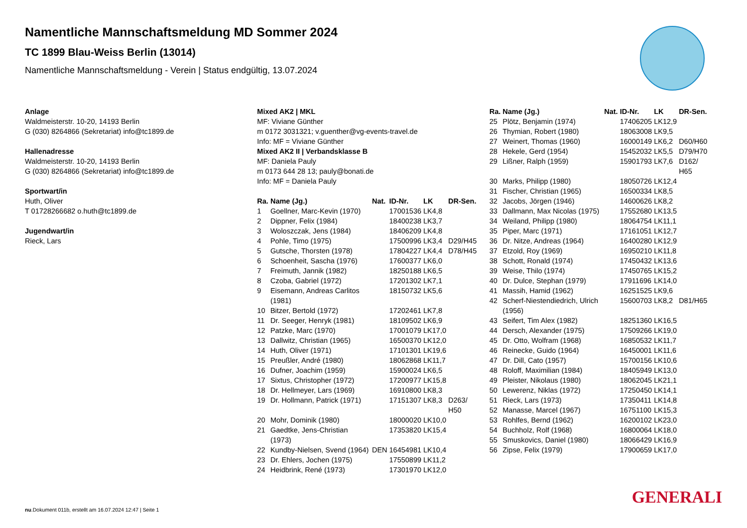Namentliche Mannschaftsmeldung MD Sommer 2024
TC 1899 Blau-Weiss Berlin (13014)
Namentliche Mannschaftsmeldung - Verein | Status endgültig, 13.07.2024
Anlage
Waldmeisterstr. 10-20, 14193 Berlin
G (030) 8264866 (Sekretariat) info@tc1899.de
Hallenadresse
Waldmeisterstr. 10-20, 14193 Berlin
G (030) 8264866 (Sekretariat) info@tc1899.de
Sportwart/in
Huth, Oliver
T 01728266682 o.huth@tc1899.de
Jugendwart/in
Rieck, Lars
Mixed AK2 | MKL
MF: Viviane Günther
m 0172 3031321; v.guenther@vg-events-travel.de
Info: MF = Viviane Günther
Mixed AK2 II | Verbandsklasse B
MF: Daniela Pauly
m 0173 644 28 13; pauly@bonati.de
Info: MF = Daniela Pauly
| Ra. | Name (Jg.) | Nat. | ID-Nr. | LK | DR-Sen. |
| --- | --- | --- | --- | --- | --- |
| 1 | Goellner, Marc-Kevin (1970) | | 17001536 | LK4,8 | |
| 2 | Dippner, Felix (1984) | | 18400238 | LK3,7 | |
| 3 | Woloszczak, Jens (1984) | | 18406209 | LK4,8 | |
| 4 | Pohle, Timo (1975) | | 17500996 | LK3,4 | D29/H45 |
| 5 | Gutsche, Thorsten (1978) | | 17804227 | LK4,4 | D78/H45 |
| 6 | Schoenheit, Sascha (1976) | | 17600377 | LK6,0 | |
| 7 | Freimuth, Jannik (1982) | | 18250188 | LK6,5 | |
| 8 | Czoba, Gabriel (1972) | | 17201302 | LK7,1 | |
| 9 | Eisemann, Andreas Carlitos (1981) | | 18150732 | LK5,6 | |
| 10 | Bitzer, Bertold (1972) | | 17202461 | LK7,8 | |
| 11 | Dr. Seeger, Henryk (1981) | | 18109502 | LK6,9 | |
| 12 | Patzke, Marc (1970) | | 17001079 | LK17,0 | |
| 13 | Dallwitz, Christian (1965) | | 16500370 | LK12,0 | |
| 14 | Huth, Oliver (1971) | | 17101301 | LK19,6 | |
| 15 | Preußler, André (1980) | | 18062868 | LK11,7 | |
| 16 | Dufner, Joachim (1959) | | 15900024 | LK6,5 | |
| 17 | Sixtus, Christopher (1972) | | 17200977 | LK15,8 | |
| 18 | Dr. Hellmeyer, Lars (1969) | | 16910800 | LK8,3 | |
| 19 | Dr. Hollmann, Patrick (1971) | | 17151307 | LK8,3 | D263/ H50 |
| 20 | Mohr, Dominik (1980) | | 18000020 | LK10,0 | |
| 21 | Gaedtke, Jens-Christian (1973) | | 17353820 | LK15,4 | |
| 22 | Kundby-Nielsen, Svend (1964) | DEN | 16454981 | LK10,4 | |
| 23 | Dr. Ehlers, Jochen (1975) | | 17550899 | LK11,2 | |
| 24 | Heidbrink, René (1973) | | 17301970 | LK12,0 | |
| Ra. | Name (Jg.) | Nat. | ID-Nr. | LK | DR-Sen. |
| --- | --- | --- | --- | --- | --- |
| 25 | Plötz, Benjamin (1974) | | 17406205 | LK12,9 | |
| 26 | Thymian, Robert (1980) | | 18063008 | LK9,5 | |
| 27 | Weinert, Thomas (1960) | | 16000149 | LK6,2 | D60/H60 |
| 28 | Hekele, Gerd (1954) | | 15452032 | LK5,5 | D79/H70 |
| 29 | Lißner, Ralph (1959) | | 15901793 | LK7,6 | D162/ H65 |
| 30 | Marks, Philipp (1980) | | 18050726 | LK12,4 | |
| 31 | Fischer, Christian (1965) | | 16500334 | LK8,5 | |
| 32 | Jacobs, Jörgen (1946) | | 14600626 | LK8,2 | |
| 33 | Dallmann, Max Nicolas (1975) | | 17552680 | LK13,5 | |
| 34 | Weiland, Philipp (1980) | | 18064754 | LK11,1 | |
| 35 | Piper, Marc (1971) | | 17161051 | LK12,7 | |
| 36 | Dr. Nitze, Andreas (1964) | | 16400280 | LK12,9 | |
| 37 | Etzold, Roy (1969) | | 16950210 | LK11,8 | |
| 38 | Schott, Ronald (1974) | | 17450432 | LK13,6 | |
| 39 | Weise, Thilo (1974) | | 17450765 | LK15,2 | |
| 40 | Dr. Dulce, Stephan (1979) | | 17911696 | LK14,0 | |
| 41 | Massih, Hamid (1962) | | 16251525 | LK9,6 | |
| 42 | Scherf-Niestendiedrich, Ulrich (1956) | | 15600703 | LK8,2 | D81/H65 |
| 43 | Seifert, Tim Alex (1982) | | 18251360 | LK16,5 | |
| 44 | Dersch, Alexander (1975) | | 17509266 | LK19,0 | |
| 45 | Dr. Otto, Wolfram (1968) | | 16850532 | LK11,7 | |
| 46 | Reinecke, Guido (1964) | | 16450001 | LK11,6 | |
| 47 | Dr. Dill, Cato (1957) | | 15700156 | LK10,6 | |
| 48 | Roloff, Maximilian (1984) | | 18405949 | LK13,0 | |
| 49 | Pleister, Nikolaus (1980) | | 18062045 | LK21,1 | |
| 50 | Lewerenz, Niklas (1972) | | 17250450 | LK14,1 | |
| 51 | Rieck, Lars (1973) | | 17350411 | LK14,8 | |
| 52 | Manasse, Marcel (1967) | | 16751100 | LK15,3 | |
| 53 | Rohlfes, Bernd (1962) | | 16200102 | LK23,0 | |
| 54 | Buchholz, Rolf (1968) | | 16800064 | LK18,0 | |
| 55 | Smuskovics, Daniel (1980) | | 18066429 | LK16,9 | |
| 56 | Zipse, Felix (1979) | | 17900659 | LK17,0 | |
GENERALI
nu.Dokument 011b, erstellt am 16.07.2024 12:47 | Seite 1